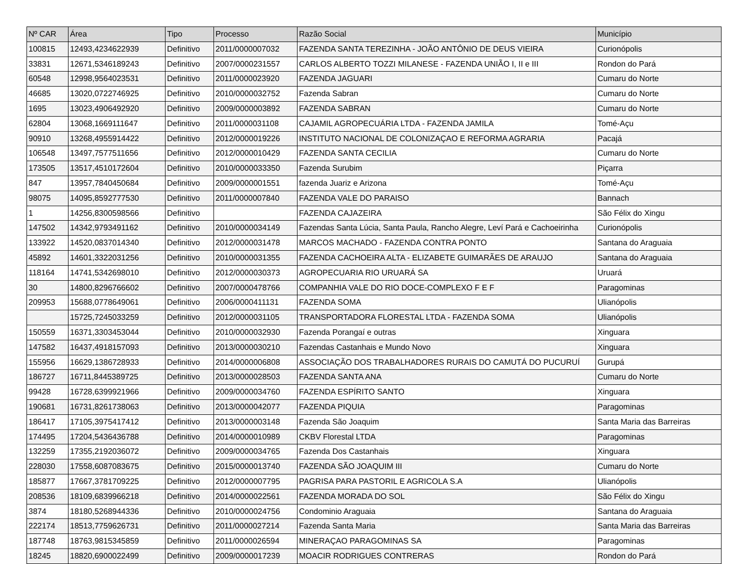| Nº CAR | Área | Tipo | Processo | Razão Social | Município |
| --- | --- | --- | --- | --- | --- |
| 100815 | 12493,4234622939 | Definitivo | 2011/0000007032 | FAZENDA SANTA TEREZINHA - JOÃO ANTÔNIO DE DEUS VIEIRA | Curionópolis |
| 33831 | 12671,5346189243 | Definitivo | 2007/0000231557 | CARLOS ALBERTO TOZZI MILANESE - FAZENDA UNIÃO I, II e III | Rondon do Pará |
| 60548 | 12998,9564023531 | Definitivo | 2011/0000023920 | FAZENDA JAGUARI | Cumaru do Norte |
| 46685 | 13020,0722746925 | Definitivo | 2010/0000032752 | Fazenda Sabran | Cumaru do Norte |
| 1695 | 13023,4906492920 | Definitivo | 2009/0000003892 | FAZENDA SABRAN | Cumaru do Norte |
| 62804 | 13068,1669111647 | Definitivo | 2011/0000031108 | CAJAMIL AGROPECUÁRIA LTDA - FAZENDA JAMILA | Tomé-Açu |
| 90910 | 13268,4955914422 | Definitivo | 2012/0000019226 | INSTITUTO NACIONAL DE COLONIZAÇAO E REFORMA AGRARIA | Pacajá |
| 106548 | 13497,7577511656 | Definitivo | 2012/0000010429 | FAZENDA SANTA CECILIA | Cumaru do Norte |
| 173505 | 13517,4510172604 | Definitivo | 2010/0000033350 | Fazenda Surubim | Piçarra |
| 847 | 13957,7840450684 | Definitivo | 2009/0000001551 | fazenda Juariz e Arizona | Tomé-Açu |
| 98075 | 14095,8592777530 | Definitivo | 2011/0000007840 | FAZENDA VALE DO PARAISO | Bannach |
| 1 | 14256,8300598566 | Definitivo | | FAZENDA CAJAZEIRA | São Félix do Xingu |
| 147502 | 14342,9793491162 | Definitivo | 2010/0000034149 | Fazendas Santa Lúcia, Santa Paula, Rancho Alegre, Leví Pará e Cachoeirinha | Curionópolis |
| 133922 | 14520,0837014340 | Definitivo | 2012/0000031478 | MARCOS MACHADO - FAZENDA CONTRA PONTO | Santana do Araguaia |
| 45892 | 14601,3322031256 | Definitivo | 2010/0000031355 | FAZENDA CACHOEIRA ALTA - ELIZABETE GUIMARÃES DE ARAUJO | Santana do Araguaia |
| 118164 | 14741,5342698010 | Definitivo | 2012/0000030373 | AGROPECUARIA RIO URUARÁ SA | Uruará |
| 30 | 14800,8296766602 | Definitivo | 2007/0000478766 | COMPANHIA VALE DO RIO DOCE-COMPLEXO F E F | Paragominas |
| 209953 | 15688,0778649061 | Definitivo | 2006/0000411131 | FAZENDA SOMA | Ulianópolis |
| | 15725,7245033259 | Definitivo | 2012/0000031105 | TRANSPORTADORA FLORESTAL LTDA - FAZENDA SOMA | Ulianópolis |
| 150559 | 16371,3303453044 | Definitivo | 2010/0000032930 | Fazenda Porangaí e outras | Xinguara |
| 147582 | 16437,4918157093 | Definitivo | 2013/0000030210 | Fazendas Castanhais e Mundo Novo | Xinguara |
| 155956 | 16629,1386728933 | Definitivo | 2014/0000006808 | ASSOCIAÇÃO DOS TRABALHADORES RURAIS DO CAMUTÁ DO PUCURUÍ | Gurupá |
| 186727 | 16711,8445389725 | Definitivo | 2013/0000028503 | FAZENDA SANTA ANA | Cumaru do Norte |
| 99428 | 16728,6399921966 | Definitivo | 2009/0000034760 | FAZENDA ESPÍRITO SANTO | Xinguara |
| 190681 | 16731,8261738063 | Definitivo | 2013/0000042077 | FAZENDA PIQUIA | Paragominas |
| 186417 | 17105,3975417412 | Definitivo | 2013/0000003148 | Fazenda São Joaquim | Santa Maria das Barreiras |
| 174495 | 17204,5436436788 | Definitivo | 2014/0000010989 | CKBV Florestal LTDA | Paragominas |
| 132259 | 17355,2192036072 | Definitivo | 2009/0000034765 | Fazenda Dos Castanhais | Xinguara |
| 228030 | 17558,6087083675 | Definitivo | 2015/0000013740 | FAZENDA SÃO JOAQUIM III | Cumaru do Norte |
| 185877 | 17667,3781709225 | Definitivo | 2012/0000007795 | PAGRISA PARA PASTORIL E AGRICOLA S.A | Ulianópolis |
| 208536 | 18109,6839966218 | Definitivo | 2014/0000022561 | FAZENDA MORADA DO SOL | São Félix do Xingu |
| 3874 | 18180,5268944336 | Definitivo | 2010/0000024756 | Condominio Araguaia | Santana do Araguaia |
| 222174 | 18513,7759626731 | Definitivo | 2011/0000027214 | Fazenda Santa Maria | Santa Maria das Barreiras |
| 187748 | 18763,9815345859 | Definitivo | 2011/0000026594 | MINERAÇAO PARAGOMINAS SA | Paragominas |
| 18245 | 18820,6900022499 | Definitivo | 2009/0000017239 | MOACIR RODRIGUES CONTRERAS | Rondon do Pará |